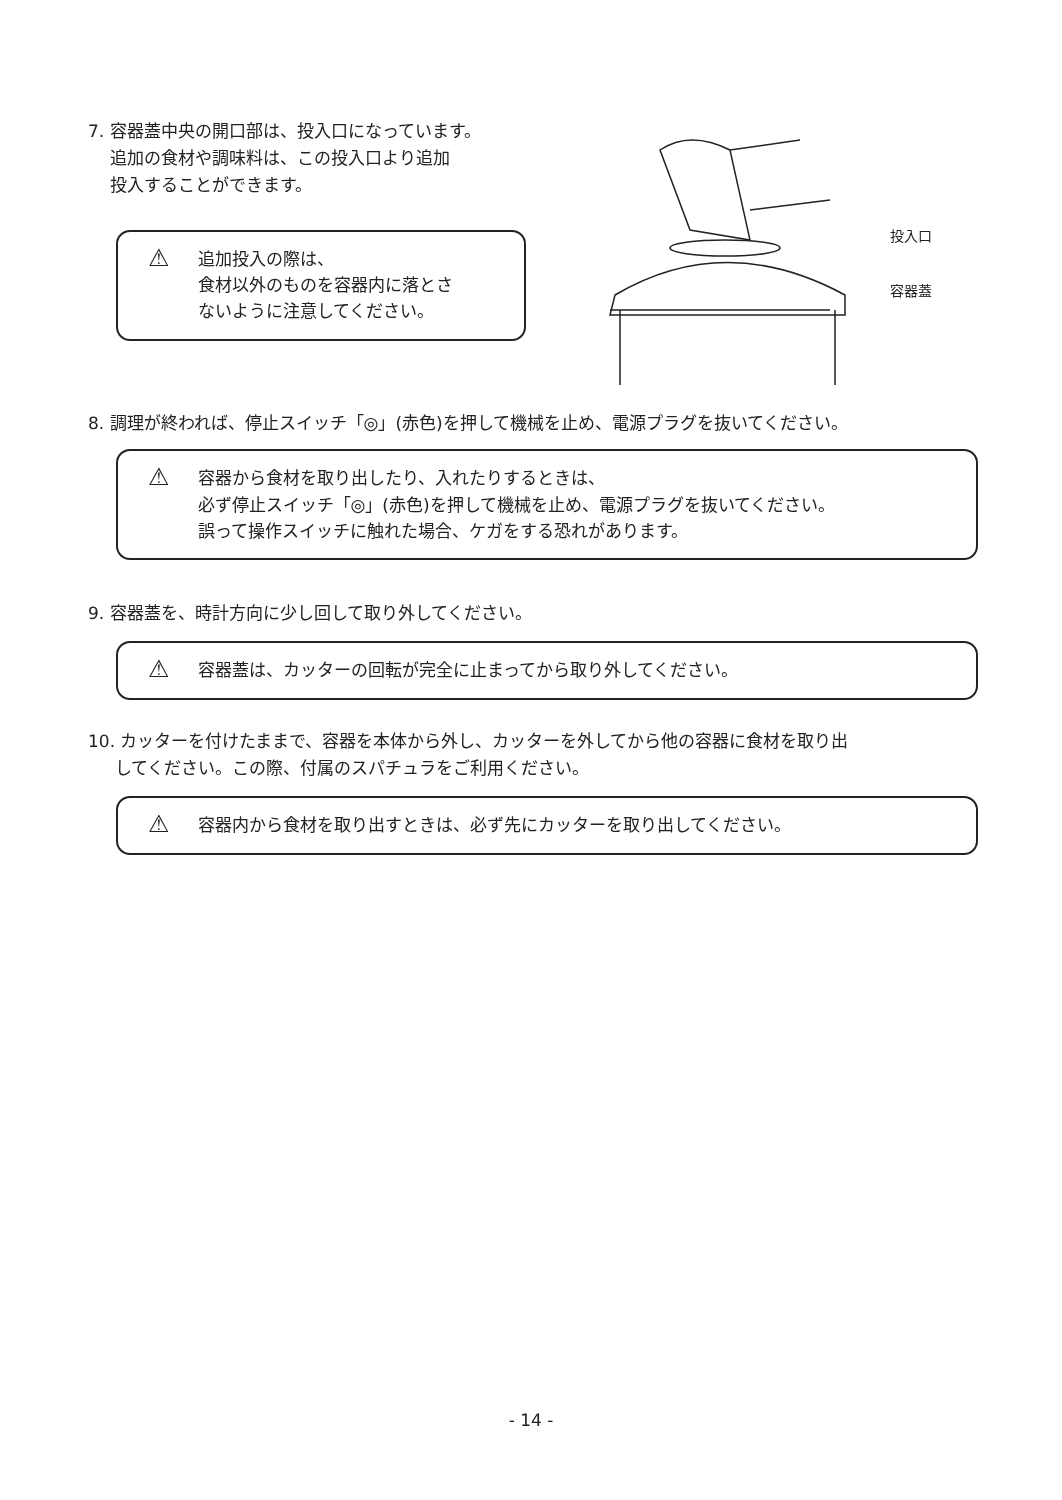7. 容器蓋中央の開口部は、投入口になっています。
追加の食材や調味料は、この投入口より追加
投入することができます。
⚠
追加投入の際は、
食材以外のものを容器内に落とさ
ないように注意してください。
投入口
容器蓋
8. 調理が終われば、停止スイッチ「◎」(赤色)を押して機械を止め、電源プラグを抜いてください。
⚠
容器から食材を取り出したり、入れたりするときは、
必ず停止スイッチ「◎」(赤色)を押して機械を止め、電源プラグを抜いてください。
誤って操作スイッチに触れた場合、ケガをする恐れがあります。
9. 容器蓋を、時計方向に少し回して取り外してください。
⚠
容器蓋は、カッターの回転が完全に止まってから取り外してください。
10. カッターを付けたままで、容器を本体から外し、カッターを外してから他の容器に食材を取り出
してください。この際、付属のスパチュラをご利用ください。
⚠
容器内から食材を取り出すときは、必ず先にカッターを取り出してください。
- 14 -